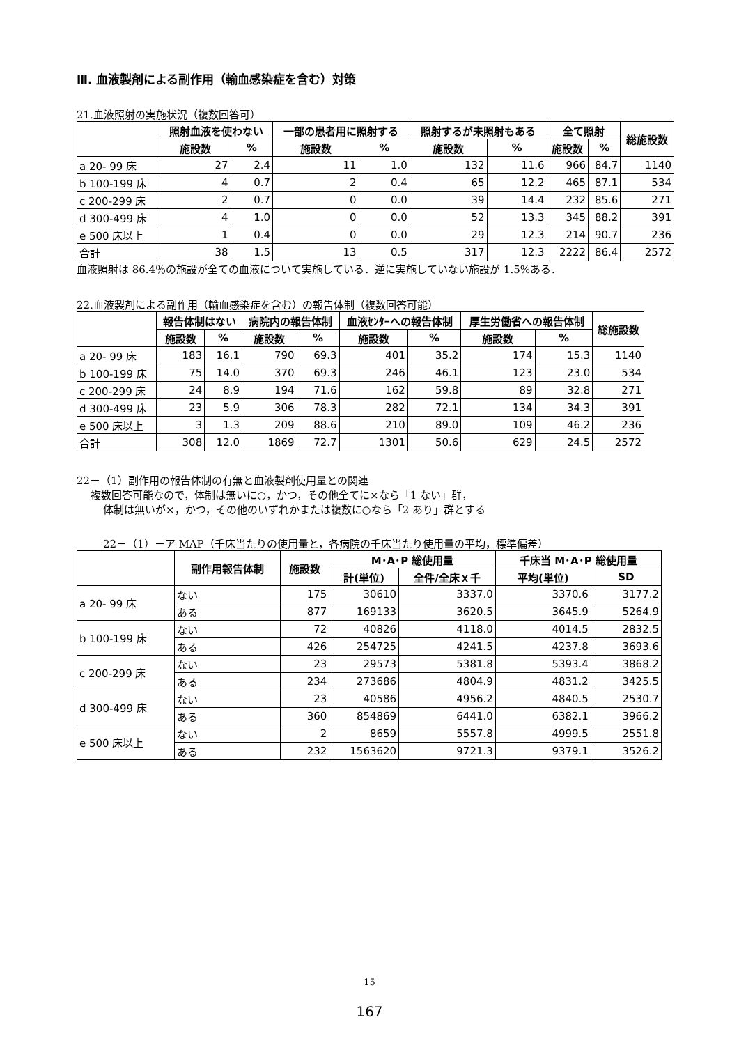Ⅲ. 血液製剤による副作用（輸血感染症を含む）対策
21.血液照射の実施状況（複数回答可）
| | 照射血液を使わない | | 一部の患者用に照射する | | 照射するが未照射もある | | 全て照射 | | 総施設数 |
| --- | --- | --- | --- | --- | --- | --- | --- | --- | --- |
| | 施設数 | % | 施設数 | % | 施設数 | % | 施設数 | % | |
| a 20- 99 床 | 27 | 2.4 | 11 | 1.0 | 132 | 11.6 | 966 | 84.7 | 1140 |
| b 100-199 床 | 4 | 0.7 | 2 | 0.4 | 65 | 12.2 | 465 | 87.1 | 534 |
| c 200-299 床 | 2 | 0.7 | 0 | 0.0 | 39 | 14.4 | 232 | 85.6 | 271 |
| d 300-499 床 | 4 | 1.0 | 0 | 0.0 | 52 | 13.3 | 345 | 88.2 | 391 |
| e 500 床以上 | 1 | 0.4 | 0 | 0.0 | 29 | 12.3 | 214 | 90.7 | 236 |
| 合計 | 38 | 1.5 | 13 | 0.5 | 317 | 12.3 | 2222 | 86.4 | 2572 |
血液照射は 86.4％の施設が全ての血液について実施している．逆に実施していない施設が 1.5%ある．
22.血液製剤による副作用（輸血感染症を含む）の報告体制（複数回答可能）
| | 報告体制はない | | 病院内の報告体制 | | 血液ｾﾝﾀｰへの報告体制 | | 厚生労働省への報告体制 | | 総施設数 |
| --- | --- | --- | --- | --- | --- | --- | --- | --- | --- |
| | 施設数 | % | 施設数 | % | 施設数 | % | 施設数 | % | |
| a 20- 99 床 | 183 | 16.1 | 790 | 69.3 | 401 | 35.2 | 174 | 15.3 | 1140 |
| b 100-199 床 | 75 | 14.0 | 370 | 69.3 | 246 | 46.1 | 123 | 23.0 | 534 |
| c 200-299 床 | 24 | 8.9 | 194 | 71.6 | 162 | 59.8 | 89 | 32.8 | 271 |
| d 300-499 床 | 23 | 5.9 | 306 | 78.3 | 282 | 72.1 | 134 | 34.3 | 391 |
| e 500 床以上 | 3 | 1.3 | 209 | 88.6 | 210 | 89.0 | 109 | 46.2 | 236 |
| 合計 | 308 | 12.0 | 1869 | 72.7 | 1301 | 50.6 | 629 | 24.5 | 2572 |
22－（1）副作用の報告体制の有無と血液製剤使用量との関連
複数回答可能なので，体制は無いに○，かつ，その他全てに×なら「1 ない」群，
体制は無いが×，かつ，その他のいずれかまたは複数に○なら「2 あり」群とする
22－（1）－ア MAP（千床当たりの使用量と，各病院の千床当たり使用量の平均，標準偏差）
| | 副作用報告体制 | 施設数 | M･A･P 総使用量 | | 千床当 M･A･P 総使用量 | |
| --- | --- | --- | --- | --- | --- | --- |
| | | | 計(単位) | 全件/全床ｘ千 | 平均(単位) | SD |
| a 20- 99 床 | ない | 175 | 30610 | 3337.0 | 3370.6 | 3177.2 |
| | ある | 877 | 169133 | 3620.5 | 3645.9 | 5264.9 |
| b 100-199 床 | ない | 72 | 40826 | 4118.0 | 4014.5 | 2832.5 |
| | ある | 426 | 254725 | 4241.5 | 4237.8 | 3693.6 |
| c 200-299 床 | ない | 23 | 29573 | 5381.8 | 5393.4 | 3868.2 |
| | ある | 234 | 273686 | 4804.9 | 4831.2 | 3425.5 |
| d 300-499 床 | ない | 23 | 40586 | 4956.2 | 4840.5 | 2530.7 |
| | ある | 360 | 854869 | 6441.0 | 6382.1 | 3966.2 |
| e 500 床以上 | ない | 2 | 8659 | 5557.8 | 4999.5 | 2551.8 |
| | ある | 232 | 1563620 | 9721.3 | 9379.1 | 3526.2 |
15
167